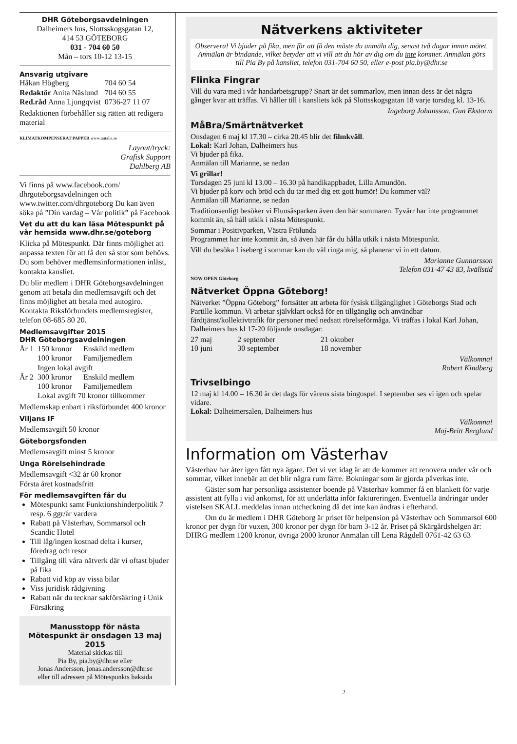DHR Göteborgsavdelningen
Dalheimers hus, Slottsskogsgatan 12,
414 53 GÖTEBORG
031 - 704 60 50
Mån – tors 10-12 13-15
Ansvarig utgivare
| Håkan Högberg | 704 60 54 |
| Redaktör Anita Näslund | 704 60 55 |
| Red.råd Anna Ljungqvist | 0736-27 11 07 |
Redaktionen förbehåller sig rätten att redigera material
KLIMATKOMPENSERAT PAPPER www.antalis.se
Layout/tryck:
Grafisk Support
Dahlberg AB
Vi finns på www.facebook.com/ dhrgoteborgsavdelningen och www.twitter.com/dhrgoteborg Du kan även söka på ”Din vardag – Vår politik” på Facebook
Vet du att du kan läsa Mötespunkt på vår hemsida www.dhr.se/goteborg
Klicka på Mötespunkt. Där finns möjlighet att anpassa texten för att få den så stor som behövs. Du som behöver medlemsinformationen inläst, kontakta kansliet.
Du blir medlem i DHR Göteborgsavdelningen genom att betala din medlemsavgift och det finns möjlighet att betala med autogiro. Kontakta Riksförbundets medlemsregister, telefon 08-685 80 20.
Medlemsavgifter 2015
DHR Göteborgsavdelningen
| År 1 | 150 kronor | Enskild medlem |
| | 100 kronor | Familjemedlem |
| | Ingen lokal avgift | |
| År 2 | 300 kronor | Enskild medlem |
| | 100 kronor | Familjemedlem |
| | Lokal avgift 70 kronor tillkommer | |
Medlemskap enbart i riksförbundet 400 kronor
Viljans IF
Medlemsavgift 50 kronor
Göteborgsfonden
Medlemsavgift minst 5 kronor
Unga Rörelsehindrade
Medlemsavgift <32 år 60 kronor
Första året kostnadsfritt
För medlemsavgiften får du
Mötespunkt samt Funktionshinderpolitik 7 resp. 6 ggr/år vardera
Rabatt på Västerhav, Sommarsol och Scandic Hotel
Till låg/ingen kostnad delta i kurser, föredrag och resor
Tillgång till våra nätverk där vi oftast bjuder på fika
Rabatt vid köp av vissa bilar
Viss juridisk rådgivning
Rabatt när du tecknar sakförsäkring i Unik Försäkring
Manusstopp för nästa Mötespunkt är onsdagen 13 maj 2015
Material skickas till
Pia By, pia.by@dhr.se eller
Jonas Andersson, jonas.andersson@dhr.se
eller till adressen på Mötespunkts baksida
Nätverkens aktiviteter
Observera! Vi bjuder på fika, men för att få den måste du anmäla dig, senast två dagar innan mötet. Anmälan är bindande, vilket betyder att vi vill att du hör av dig om du inte kommer. Anmälan görs till Pia By på kansliet, telefon 031-704 60 50, eller e-post pia.by@dhr.se
Flinka Fingrar
Vill du vara med i vår handarbetsgrupp? Snart är det sommarlov, men innan dess är det några gånger kvar att träffas. Vi håller till i kansliets kök på Slottsskogsgatan 18 varje torsdag kl. 13-16.
Ingeborg Johansson, Gun Ekstorm
MåBra/Smärtnätverket
Onsdagen 6 maj kl 17.30 – cirka 20.45 blir det filmkväll.
Lokal: Karl Johan, Dalheimers hus
Vi bjuder på fika.
Anmälan till Marianne, se nedan
Vi grillar!
Torsdagen 25 juni kl 13.00 – 16.30 på handikappbadet, Lilla Amundön.
Vi bjuder på korv och bröd och du tar med dig ett gott humör! Du kommer väl?
Anmälan till Marianne, se nedan
Traditionsenligt besöker vi Flunsåsparken även den här sommaren. Tyvärr har inte programmet kommit än, så håll utkik i nästa Mötespunkt.
Sommar i Positivparken, Västra Frölunda
Programmet har inte kommit än, så även här får du hålla utkik i nästa Mötespunkt.
Vill du besöka Liseberg i sommar kan du väl ringa mig, så planerar vi in ett datum.
Marianne Gunnarsson
Telefon 031-47 43 83, kvällstid
NOW OPEN Göteborg
Nätverket Öppna Göteborg!
Nätverket ”Öppna Göteborg” fortsätter att arbeta för fysisk tillgänglighet i Göteborgs Stad och Partille kommun. Vi arbetar självklart också för en tillgänglig och användbar färdtjänst/kollektivtrafik för personer med nedsatt rörelseförmåga. Vi träffas i lokal Karl Johan, Dalheimers hus kl 17-20 följande onsdagar:
| 27 maj | 2 september | 21 oktober |
| 10 juni | 30 september | 18 november |
Välkomna!
Robert Kindberg
Trivselbingo
12 maj kl 14.00 – 16.30 är det dags för vårens sista bingospel. I september ses vi igen och spelar vidare.
Lokal: Dalheimersalen, Dalheimers hus
Välkomna!
Maj-Britt Berglund
Information om Västerhav
Västerhav har åter igen fått nya ägare. Det vi vet idag är att de kommer att renovera under vår och sommar, vilket innebär att det blir några rum färre. Bokningar som är gjorda påverkas inte.
Gäster som har personliga assistenter boende på Västerhav kommer få en blankett för varje assistent att fylla i vid ankomst, för att underlätta inför faktureringen. Eventuella ändringar under vistelsen SKALL meddelas innan utcheckning då det inte kan ändras i efterhand.
Om du är medlem i DHR Göteborg är priset för helpension på Västerhav och Sommarsol 600 kronor per dygn för vuxen, 300 kronor per dygn för barn 3-12 år. Priset på Skärgårdshelgen är: DHRG medlem 1200 kronor, övriga 2000 kronor Anmälan till Lena Rågdell 0761-42 63 63
2